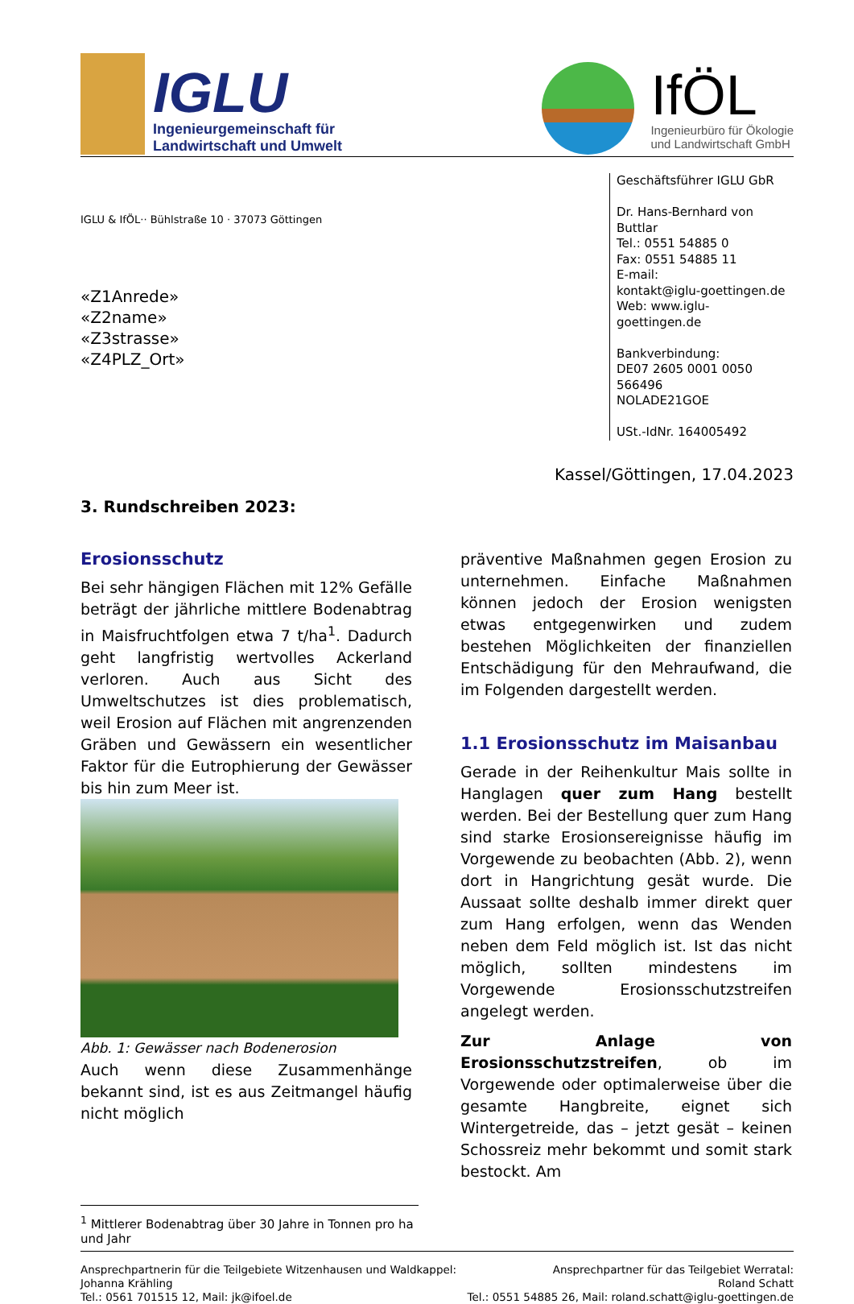IGLU
Ingenieurgemeinschaft für
Landwirtschaft und Umwelt
IfÖL
Ingenieurbüro für Ökologie
und Landwirtschaft GmbH
IGLU & IfÖL·· Bühlstraße 10 · 37073 Göttingen
«Z1Anrede»
«Z2name»
«Z3strasse»
«Z4PLZ_Ort»
Geschäftsführer IGLU GbR
Dr. Hans-Bernhard von Buttlar
Tel.: 0551 54885 0
Fax: 0551 54885 11
E-mail:
kontakt@iglu-goettingen.de
Web: www.iglu-goettingen.de
Bankverbindung:
DE07 2605 0001 0050 566496
NOLADE21GOE
USt.-IdNr. 164005492
Kassel/Göttingen, 17.04.2023
3. Rundschreiben 2023:
Erosionsschutz
Bei sehr hängigen Flächen mit 12% Gefälle beträgt der jährliche mittlere Bodenabtrag in Maisfruchtfolgen etwa 7 t/ha<sup>1</sup>. Dadurch geht langfristig wertvolles Ackerland verloren. Auch aus Sicht des Umweltschutzes ist dies problematisch, weil Erosion auf Flächen mit angrenzenden Gräben und Gewässern ein wesentlicher Faktor für die Eutrophierung der Gewässer bis hin zum Meer ist.
Abb. 1: Gewässer nach Bodenerosion
Auch wenn diese Zusammenhänge bekannt sind, ist es aus Zeitmangel häufig nicht möglich
präventive Maßnahmen gegen Erosion zu unternehmen. Einfache Maßnahmen können jedoch der Erosion wenigsten etwas entgegenwirken und zudem bestehen Möglichkeiten der finanziellen Entschädigung für den Mehraufwand, die im Folgenden dargestellt werden.
1.1 Erosionsschutz im Maisanbau
Gerade in der Reihenkultur Mais sollte in Hanglagen quer zum Hang bestellt werden. Bei der Bestellung quer zum Hang sind starke Erosionsereignisse häufig im Vorgewende zu beobachten (Abb. 2), wenn dort in Hangrichtung gesät wurde. Die Aussaat sollte deshalb immer direkt quer zum Hang erfolgen, wenn das Wenden neben dem Feld möglich ist. Ist das nicht möglich, sollten mindestens im Vorgewende Erosionsschutzstreifen angelegt werden.
Zur Anlage von Erosionsschutzstreifen, ob im Vorgewende oder optimalerweise über die gesamte Hangbreite, eignet sich Wintergetreide, das – jetzt gesät – keinen Schossreiz mehr bekommt und somit stark bestockt. Am
<sup>1</sup> Mittlerer Bodenabtrag über 30 Jahre in Tonnen pro ha und Jahr
Ansprechpartnerin für die Teilgebiete Witzenhausen und Waldkappel:
Johanna Krähling
Tel.: 0561 701515 12, Mail: jk@ifoel.de
Ansprechpartner für das Teilgebiet Werratal:
Roland Schatt
Tel.: 0551 54885 26, Mail: roland.schatt@iglu-goettingen.de